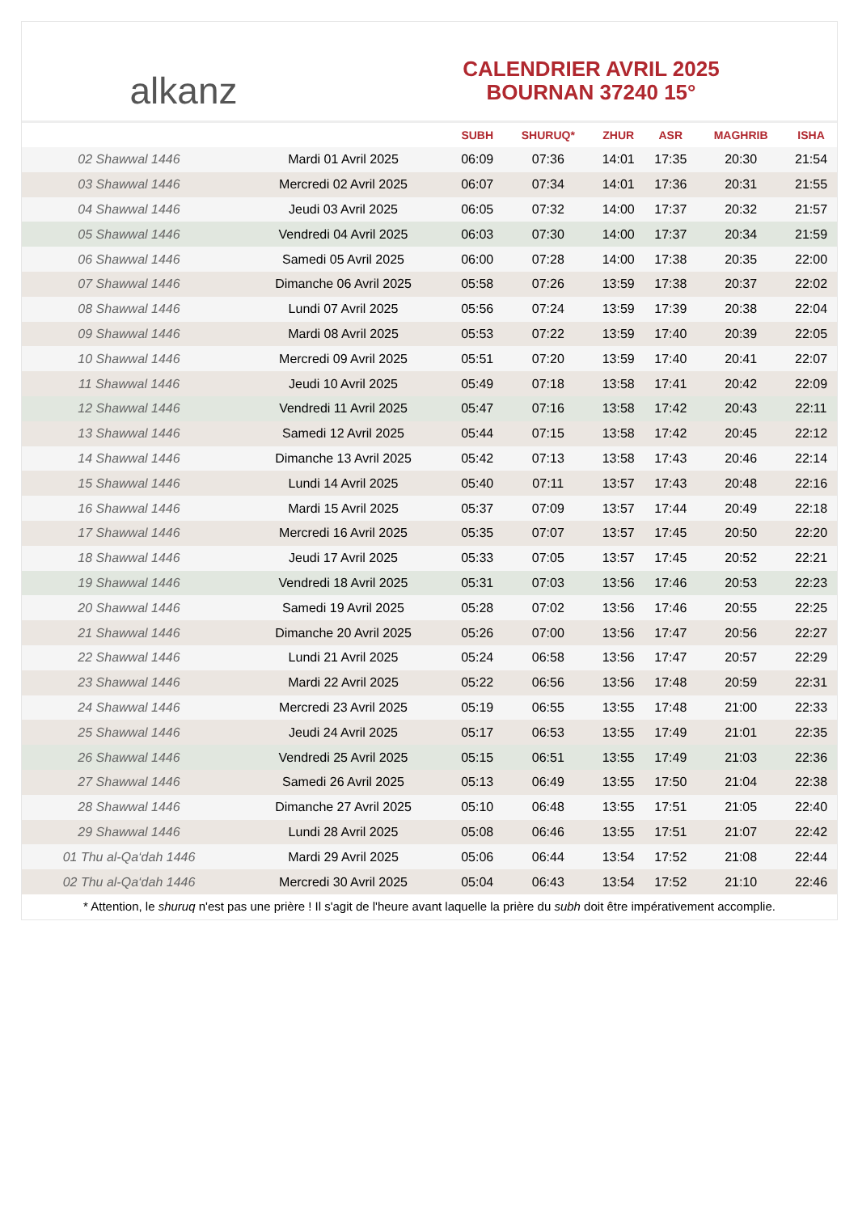alkanz
CALENDRIER AVRIL 2025
BOURNAN 37240 15°
| | | SUBH | SHURUQ* | ZHUR | ASR | MAGHRIB | ISHA |
| --- | --- | --- | --- | --- | --- | --- | --- |
| 02 Shawwal 1446 | Mardi 01 Avril 2025 | 06:09 | 07:36 | 14:01 | 17:35 | 20:30 | 21:54 |
| 03 Shawwal 1446 | Mercredi 02 Avril 2025 | 06:07 | 07:34 | 14:01 | 17:36 | 20:31 | 21:55 |
| 04 Shawwal 1446 | Jeudi 03 Avril 2025 | 06:05 | 07:32 | 14:00 | 17:37 | 20:32 | 21:57 |
| 05 Shawwal 1446 | Vendredi 04 Avril 2025 | 06:03 | 07:30 | 14:00 | 17:37 | 20:34 | 21:59 |
| 06 Shawwal 1446 | Samedi 05 Avril 2025 | 06:00 | 07:28 | 14:00 | 17:38 | 20:35 | 22:00 |
| 07 Shawwal 1446 | Dimanche 06 Avril 2025 | 05:58 | 07:26 | 13:59 | 17:38 | 20:37 | 22:02 |
| 08 Shawwal 1446 | Lundi 07 Avril 2025 | 05:56 | 07:24 | 13:59 | 17:39 | 20:38 | 22:04 |
| 09 Shawwal 1446 | Mardi 08 Avril 2025 | 05:53 | 07:22 | 13:59 | 17:40 | 20:39 | 22:05 |
| 10 Shawwal 1446 | Mercredi 09 Avril 2025 | 05:51 | 07:20 | 13:59 | 17:40 | 20:41 | 22:07 |
| 11 Shawwal 1446 | Jeudi 10 Avril 2025 | 05:49 | 07:18 | 13:58 | 17:41 | 20:42 | 22:09 |
| 12 Shawwal 1446 | Vendredi 11 Avril 2025 | 05:47 | 07:16 | 13:58 | 17:42 | 20:43 | 22:11 |
| 13 Shawwal 1446 | Samedi 12 Avril 2025 | 05:44 | 07:15 | 13:58 | 17:42 | 20:45 | 22:12 |
| 14 Shawwal 1446 | Dimanche 13 Avril 2025 | 05:42 | 07:13 | 13:58 | 17:43 | 20:46 | 22:14 |
| 15 Shawwal 1446 | Lundi 14 Avril 2025 | 05:40 | 07:11 | 13:57 | 17:43 | 20:48 | 22:16 |
| 16 Shawwal 1446 | Mardi 15 Avril 2025 | 05:37 | 07:09 | 13:57 | 17:44 | 20:49 | 22:18 |
| 17 Shawwal 1446 | Mercredi 16 Avril 2025 | 05:35 | 07:07 | 13:57 | 17:45 | 20:50 | 22:20 |
| 18 Shawwal 1446 | Jeudi 17 Avril 2025 | 05:33 | 07:05 | 13:57 | 17:45 | 20:52 | 22:21 |
| 19 Shawwal 1446 | Vendredi 18 Avril 2025 | 05:31 | 07:03 | 13:56 | 17:46 | 20:53 | 22:23 |
| 20 Shawwal 1446 | Samedi 19 Avril 2025 | 05:28 | 07:02 | 13:56 | 17:46 | 20:55 | 22:25 |
| 21 Shawwal 1446 | Dimanche 20 Avril 2025 | 05:26 | 07:00 | 13:56 | 17:47 | 20:56 | 22:27 |
| 22 Shawwal 1446 | Lundi 21 Avril 2025 | 05:24 | 06:58 | 13:56 | 17:47 | 20:57 | 22:29 |
| 23 Shawwal 1446 | Mardi 22 Avril 2025 | 05:22 | 06:56 | 13:56 | 17:48 | 20:59 | 22:31 |
| 24 Shawwal 1446 | Mercredi 23 Avril 2025 | 05:19 | 06:55 | 13:55 | 17:48 | 21:00 | 22:33 |
| 25 Shawwal 1446 | Jeudi 24 Avril 2025 | 05:17 | 06:53 | 13:55 | 17:49 | 21:01 | 22:35 |
| 26 Shawwal 1446 | Vendredi 25 Avril 2025 | 05:15 | 06:51 | 13:55 | 17:49 | 21:03 | 22:36 |
| 27 Shawwal 1446 | Samedi 26 Avril 2025 | 05:13 | 06:49 | 13:55 | 17:50 | 21:04 | 22:38 |
| 28 Shawwal 1446 | Dimanche 27 Avril 2025 | 05:10 | 06:48 | 13:55 | 17:51 | 21:05 | 22:40 |
| 29 Shawwal 1446 | Lundi 28 Avril 2025 | 05:08 | 06:46 | 13:55 | 17:51 | 21:07 | 22:42 |
| 01 Thu al-Qa‘dah 1446 | Mardi 29 Avril 2025 | 05:06 | 06:44 | 13:54 | 17:52 | 21:08 | 22:44 |
| 02 Thu al-Qa‘dah 1446 | Mercredi 30 Avril 2025 | 05:04 | 06:43 | 13:54 | 17:52 | 21:10 | 22:46 |
* Attention, le shuruq n'est pas une prière ! Il s'agit de l'heure avant laquelle la prière du subh doit être impérativement accomplie.